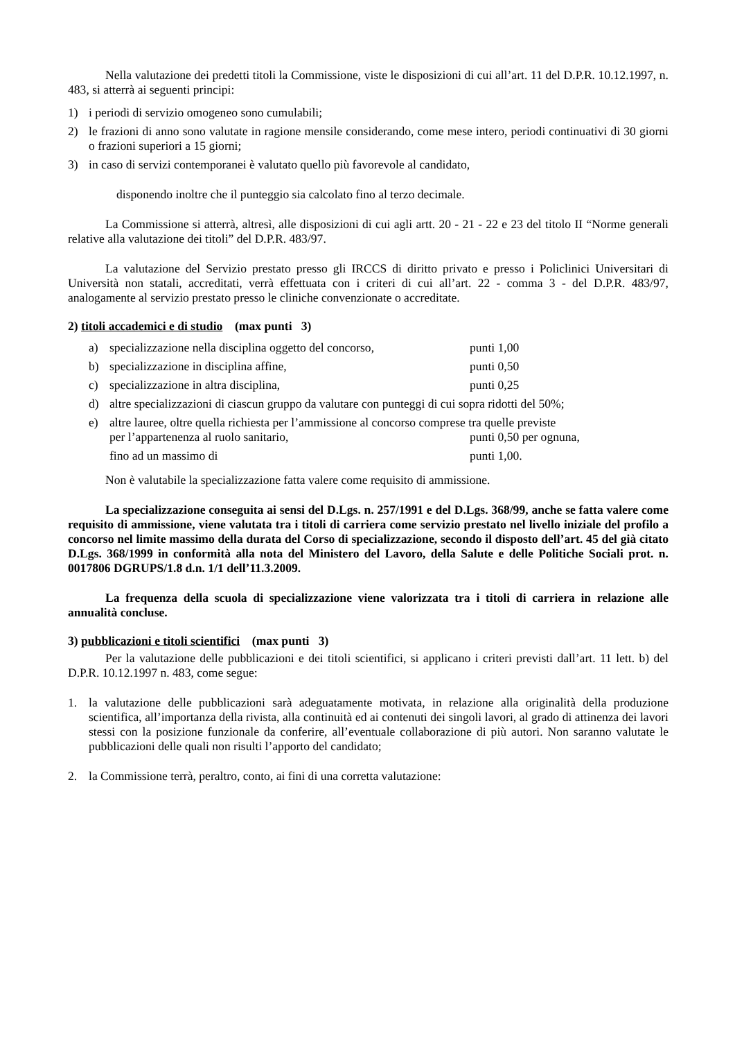Nella valutazione dei predetti titoli la Commissione, viste le disposizioni di cui all’art. 11 del D.P.R. 10.12.1997, n. 483, si atterrà ai seguenti principi:
1) i periodi di servizio omogeneo sono cumulabili;
2) le frazioni di anno sono valutate in ragione mensile considerando, come mese intero, periodi continuativi di 30 giorni o frazioni superiori a 15 giorni;
3) in caso di servizi contemporanei è valutato quello più favorevole al candidato,
disponendo inoltre che il punteggio sia calcolato fino al terzo decimale.
La Commissione si atterrà, altresì, alle disposizioni di cui agli artt. 20 - 21 - 22 e 23 del titolo II “Norme generali relative alla valutazione dei titoli” del D.P.R. 483/97.
La valutazione del Servizio prestato presso gli IRCCS di diritto privato e presso i Policlinici Universitari di Università non statali, accreditati, verrà effettuata con i criteri di cui all’art. 22 - comma 3 - del D.P.R. 483/97, analogamente al servizio prestato presso le cliniche convenzionate o accreditate.
2) titoli accademici e di studio (max punti 3)
a) specializzazione nella disciplina oggetto del concorso, punti 1,00
b) specializzazione in disciplina affine, punti 0,50
c) specializzazione in altra disciplina, punti 0,25
d) altre specializzazioni di ciascun gruppo da valutare con punteggi di cui sopra ridotti del 50%;
e) altre lauree, oltre quella richiesta per l’ammissione al concorso comprese tra quelle previste
per l’appartenenza al ruolo sanitario, punti 0,50 per ognuna,
fino ad un massimo di punti 1,00.
Non è valutabile la specializzazione fatta valere come requisito di ammissione.
La specializzazione conseguita ai sensi del D.Lgs. n. 257/1991 e del D.Lgs. 368/99, anche se fatta valere come requisito di ammissione, viene valutata tra i titoli di carriera come servizio prestato nel livello iniziale del profilo a concorso nel limite massimo della durata del Corso di specializzazione, secondo il disposto dell’art. 45 del già citato D.Lgs. 368/1999 in conformità alla nota del Ministero del Lavoro, della Salute e delle Politiche Sociali prot. n. 0017806 DGRUPS/1.8 d.n. 1/1 dell’11.3.2009.
La frequenza della scuola di specializzazione viene valorizzata tra i titoli di carriera in relazione alle annualità concluse.
3) pubblicazioni e titoli scientifici (max punti 3)
Per la valutazione delle pubblicazioni e dei titoli scientifici, si applicano i criteri previsti dall’art. 11 lett. b) del D.P.R. 10.12.1997 n. 483, come segue:
1. la valutazione delle pubblicazioni sarà adeguatamente motivata, in relazione alla originalità della produzione scientifica, all’importanza della rivista, alla continuità ed ai contenuti dei singoli lavori, al grado di attinenza dei lavori stessi con la posizione funzionale da conferire, all’eventuale collaborazione di più autori. Non saranno valutate le pubblicazioni delle quali non risulti l’apporto del candidato;
2. la Commissione terrà, peraltro, conto, ai fini di una corretta valutazione: